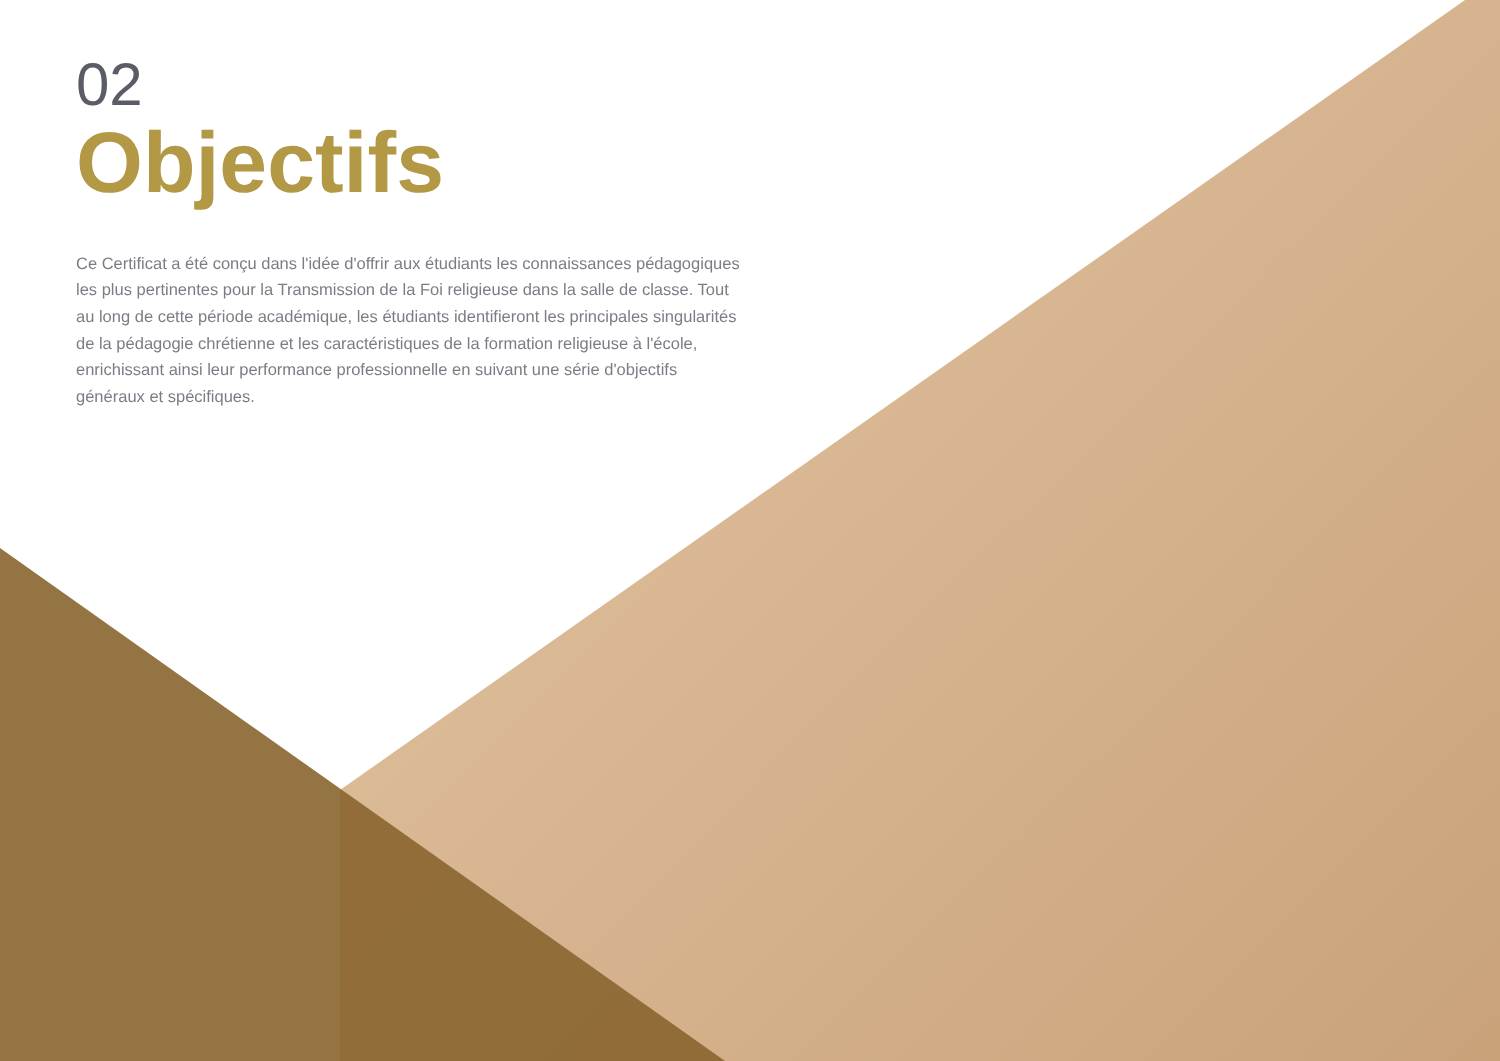02
Objectifs
Ce Certificat a été conçu dans l'idée d'offrir aux étudiants les connaissances pédagogiques les plus pertinentes pour la Transmission de la Foi religieuse dans la salle de classe. Tout au long de cette période académique, les étudiants identifieront les principales singularités de la pédagogie chrétienne et les caractéristiques de la formation religieuse à l'école, enrichissant ainsi leur performance professionnelle en suivant une série d'objectifs généraux et spécifiques.